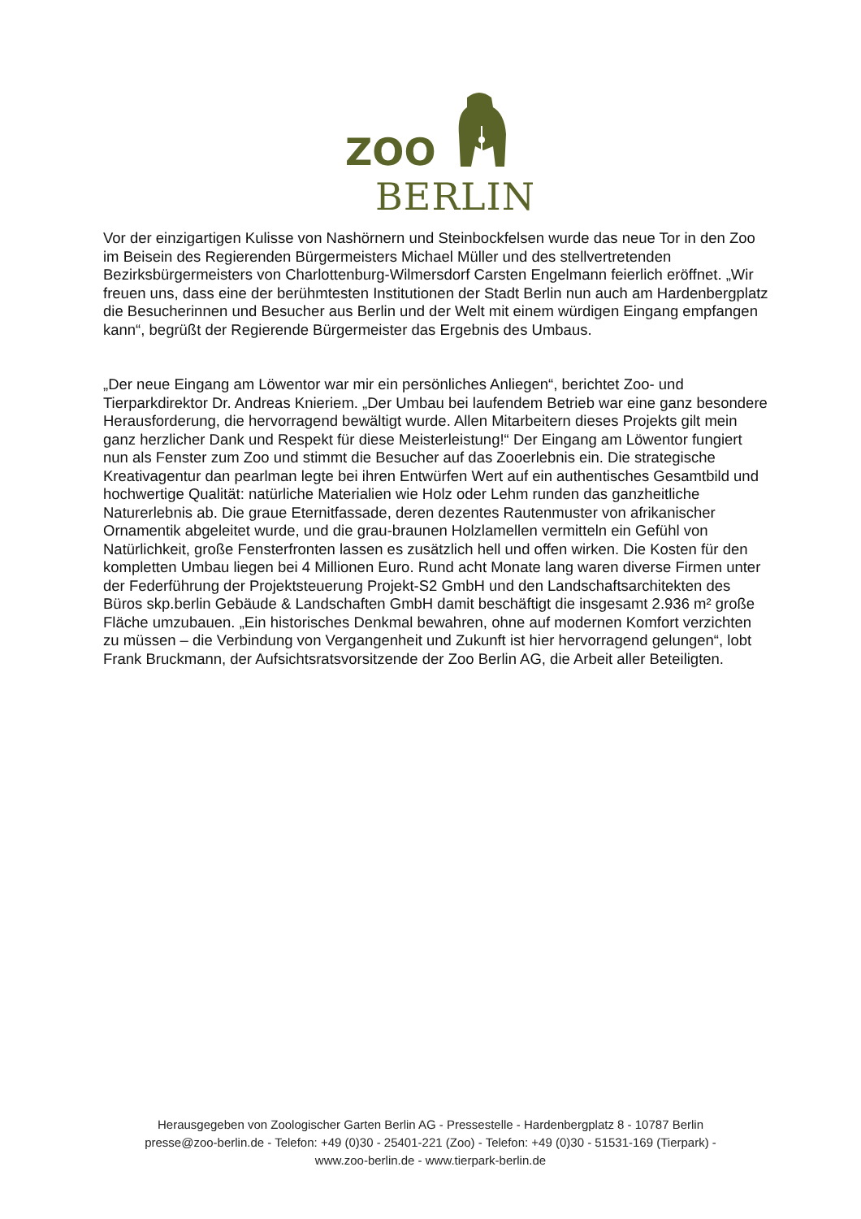ZOO
BERLIN
Vor der einzigartigen Kulisse von Nashörnern und Steinbockfelsen wurde das neue Tor in den Zoo im Beisein des Regierenden Bürgermeisters Michael Müller und des stellvertretenden Bezirksbürgermeisters von Charlottenburg-Wilmersdorf Carsten Engelmann feierlich eröffnet. „Wir freuen uns, dass eine der berühmtesten Institutionen der Stadt Berlin nun auch am Hardenbergplatz die Besucherinnen und Besucher aus Berlin und der Welt mit einem würdigen Eingang empfangen kann“, begrüßt der Regierende Bürgermeister das Ergebnis des Umbaus.
„Der neue Eingang am Löwentor war mir ein persönliches Anliegen“, berichtet Zoo- und Tierparkdirektor Dr. Andreas Knieriem. „Der Umbau bei laufendem Betrieb war eine ganz besondere Herausforderung, die hervorragend bewältigt wurde. Allen Mitarbeitern dieses Projekts gilt mein ganz herzlicher Dank und Respekt für diese Meisterleistung!“ Der Eingang am Löwentor fungiert nun als Fenster zum Zoo und stimmt die Besucher auf das Zooerlebnis ein. Die strategische Kreativagentur dan pearlman legte bei ihren Entwürfen Wert auf ein authentisches Gesamtbild und hochwertige Qualität: natürliche Materialien wie Holz oder Lehm runden das ganzheitliche Naturerlebnis ab. Die graue Eternitfassade, deren dezentes Rautenmuster von afrikanischer Ornamentik abgeleitet wurde, und die grau-braunen Holzlamellen vermitteln ein Gefühl von Natürlichkeit, große Fensterfronten lassen es zusätzlich hell und offen wirken. Die Kosten für den kompletten Umbau liegen bei 4 Millionen Euro. Rund acht Monate lang waren diverse Firmen unter der Federführung der Projektsteuerung Projekt-S2 GmbH und den Landschaftsarchitekten des Büros skp.berlin Gebäude & Landschaften GmbH damit beschäftigt die insgesamt 2.936 m² große Fläche umzubauen. „Ein historisches Denkmal bewahren, ohne auf modernen Komfort verzichten zu müssen – die Verbindung von Vergangenheit und Zukunft ist hier hervorragend gelungen“, lobt Frank Bruckmann, der Aufsichtsratsvorsitzende der Zoo Berlin AG, die Arbeit aller Beteiligten.
Herausgegeben von Zoologischer Garten Berlin AG - Pressestelle - Hardenbergplatz 8 - 10787 Berlin
presse@zoo-berlin.de - Telefon: +49 (0)30 - 25401-221 (Zoo) - Telefon: +49 (0)30 - 51531-169 (Tierpark) -
www.zoo-berlin.de - www.tierpark-berlin.de